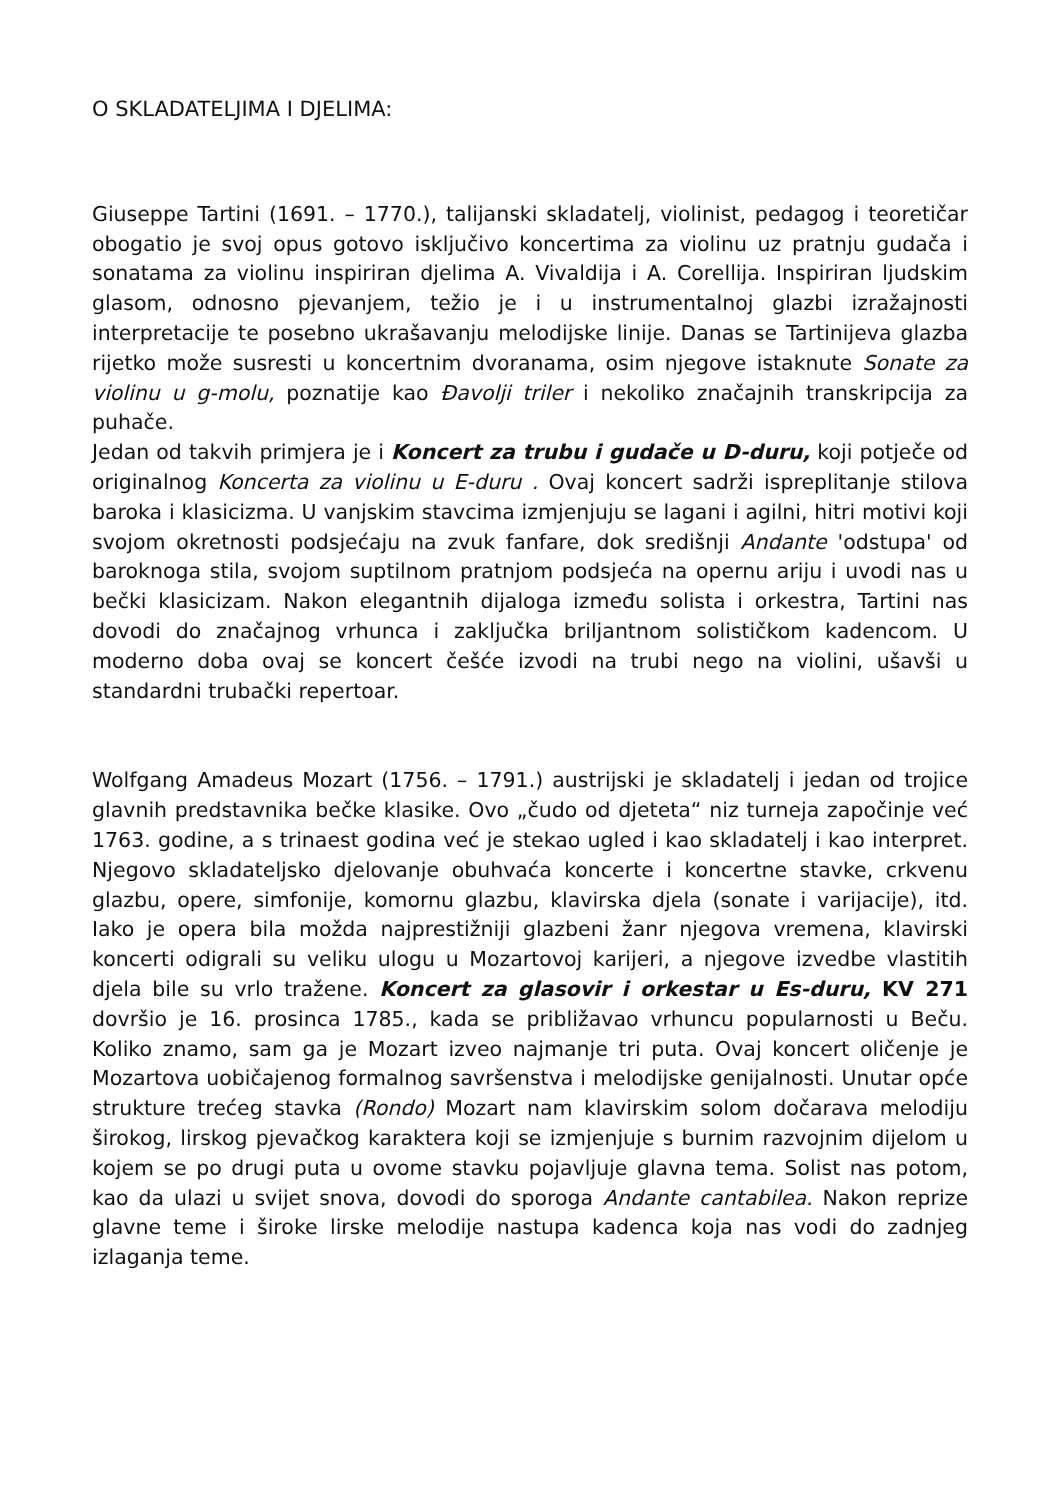O SKLADATELJIMA I DJELIMA:
Giuseppe Tartini (1691. – 1770.), talijanski skladatelj, violinist, pedagog i teoretičar obogatio je svoj opus gotovo isključivo koncertima za violinu uz pratnju gudača i sonatama za violinu inspiriran djelima A. Vivaldija i A. Corellija. Inspiriran ljudskim glasom, odnosno pjevanjem, težio je i u instrumentalnoj glazbi izražajnosti interpretacije te posebno ukrašavanju melodijske linije. Danas se Tartinijeva glazba rijetko može susresti u koncertnim dvoranama, osim njegove istaknute Sonate za violinu u g-molu, poznatije kao Đavolji triler i nekoliko značajnih transkripcija za puhače.
Jedan od takvih primjera je i Koncert za trubu i gudače u D-duru, koji potječe od originalnog Koncerta za violinu u E-duru . Ovaj koncert sadrži ispreplitanje stilova baroka i klasicizma. U vanjskim stavcima izmjenjuju se lagani i agilni, hitri motivi koji svojom okretnosti podsjećaju na zvuk fanfare, dok središnji Andante 'odstupa' od baroknoga stila, svojom suptilnom pratnjom podsjeća na opernu ariju i uvodi nas u bečki klasicizam. Nakon elegantnih dijaloga između solista i orkestra, Tartini nas dovodi do značajnog vrhunca i zaključka briljantnom solističkom kadencom. U moderno doba ovaj se koncert češće izvodi na trubi nego na violini, ušavši u standardni trubački repertoar.
Wolfgang Amadeus Mozart (1756. – 1791.) austrijski je skladatelj i jedan od trojice glavnih predstavnika bečke klasike. Ovo „čudo od djeteta“ niz turneja započinje već 1763. godine, a s trinaest godina već je stekao ugled i kao skladatelj i kao interpret. Njegovo skladateljsko djelovanje obuhvaća koncerte i koncertne stavke, crkvenu glazbu, opere, simfonije, komornu glazbu, klavirska djela (sonate i varijacije), itd. Iako je opera bila možda najprestižniji glazbeni žanr njegova vremena, klavirski koncerti odigrali su veliku ulogu u Mozartovoj karijeri, a njegove izvedbe vlastitih djela bile su vrlo tražene. Koncert za glasovir i orkestar u Es-duru, KV 271 dovršio je 16. prosinca 1785., kada se približavao vrhuncu popularnosti u Beču. Koliko znamo, sam ga je Mozart izveo najmanje tri puta. Ovaj koncert oličenje je Mozartova uobičajenog formalnog savršenstva i melodijske genijalnosti. Unutar opće strukture trećeg stavka (Rondo) Mozart nam klavirskim solom dočarava melodiju širokog, lirskog pjevačkog karaktera koji se izmjenjuje s burnim razvojnim dijelom u kojem se po drugi puta u ovome stavku pojavljuje glavna tema. Solist nas potom, kao da ulazi u svijet snova, dovodi do sporoga Andante cantabilea. Nakon reprize glavne teme i široke lirske melodije nastupa kadenca koja nas vodi do zadnjeg izlaganja teme.